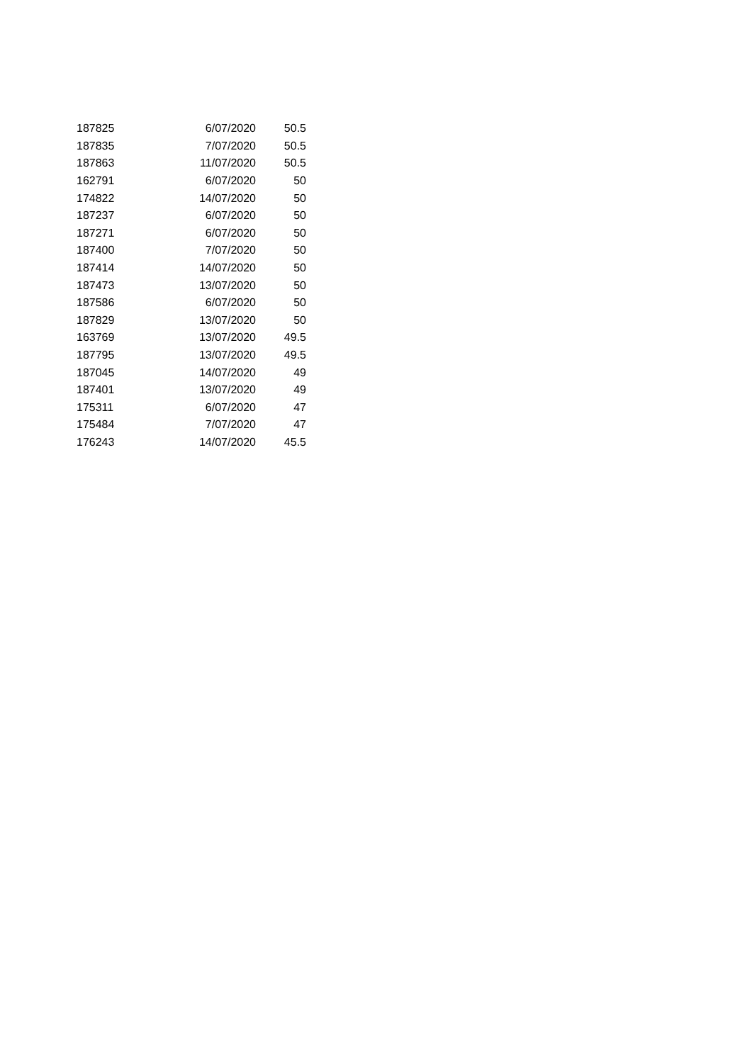| 187825 | 6/07/2020 | 50.5 |
| 187835 | 7/07/2020 | 50.5 |
| 187863 | 11/07/2020 | 50.5 |
| 162791 | 6/07/2020 | 50 |
| 174822 | 14/07/2020 | 50 |
| 187237 | 6/07/2020 | 50 |
| 187271 | 6/07/2020 | 50 |
| 187400 | 7/07/2020 | 50 |
| 187414 | 14/07/2020 | 50 |
| 187473 | 13/07/2020 | 50 |
| 187586 | 6/07/2020 | 50 |
| 187829 | 13/07/2020 | 50 |
| 163769 | 13/07/2020 | 49.5 |
| 187795 | 13/07/2020 | 49.5 |
| 187045 | 14/07/2020 | 49 |
| 187401 | 13/07/2020 | 49 |
| 175311 | 6/07/2020 | 47 |
| 175484 | 7/07/2020 | 47 |
| 176243 | 14/07/2020 | 45.5 |